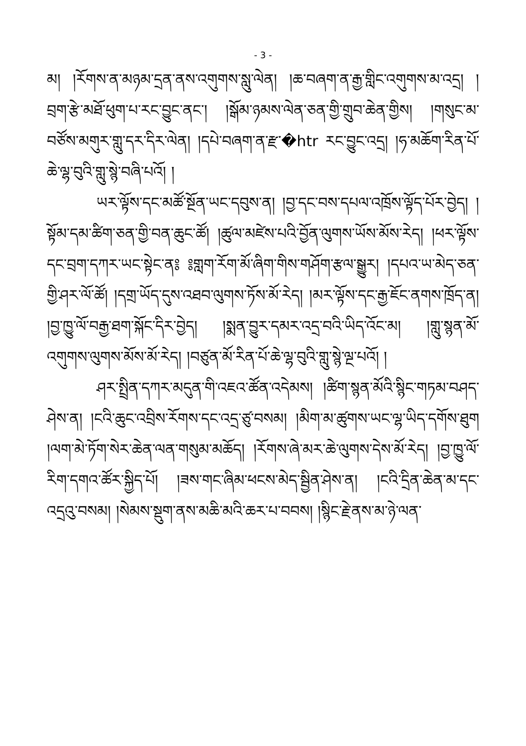- 3 -
མ། །རོགས་ན་མཉམ་དྲན་ནས་འགུགས་སླུ་ལེན། །ཆ་བཞག་ན་རྒྱ་གླིང་འགུགས་མ་འདྲ། །བྲག་རྩེ་མཐོ་ཕུག་པ་རང་བྱུང་ནང་། །སྒོམ་ཉམས་ལེན་ཅན་གྱི་གྲུབ་ཆེན་གྱིས། །གསུང་མ་བཙོས་མགུར་གླུ་དར་དིར་ལེན། །དཔེ་བཞག་ན་རྫ་�htr རང་བྱུང་འདྲ། །ཧ་མཆོག་རིན་པོ་ཆེ་ལྷ་བུའི་གླུ་སྙེ་བཞི་པའོ། །
ཡར་ལྟོས་དང་མཚོ་སྔོན་ཡང་དབུས་ན། །བྱ་དང་བས་དཔལ་འཁྲོས་ལྟོད་པོར་བྱེད། །སྟོམ་དམ་ཚིག་ཅན་གྱི་བན་ཆུང་ཚོ། །ཚུལ་མཛེས་པའི་བྱོན་ལུགས་ཡོས་མོས་རེད། །ཕར་ལྟོས་དང་བྲག་དཀར་ཡང་སྟེང་ན༔ ༔གླག་རོག་མོ་ཞིག་གིས་གཤོག་རྩལ་སྒྱུར། །དཔའ་ཡ་མེད་ཅན་གྱི་ཤར་ལོ་ཚོ། །དགྲ་ཡོད་དུས་འཐབ་ལུགས་ཏོས་མོ་རེད། །མར་ལྟོས་དང་རྒྱ་ཇོང་ནགས་ཁྲོད་ན། །བྱ་ཁྱུ་ལོ་བརྒྱ་ཐག་སྐོང་དིར་བྱེད། །སྨན་བྱུར་དམར་འདྲ་བའི་ཡིད་འོང་མ། །གླུ་སྙན་མོ་འགུགས་ལུགས་མོས་མོ་རེད། །བཙུན་མོ་རིན་པོ་ཆེ་ལྷ་བུའི་གླུ་སྙེ་ལྔ་པའོ། །
ཤར་སྤྲིན་དཀར་མདུན་གི་འཇའ་ཚོན་འདེམས། །ཚིག་སྙན་མོའི་སྙིང་གཏམ་བཤད་ཤེས་ན། །ངའི་ཆུང་འབྲིས་རོགས་དང་འདྲ་ཙུ་བསམ། །མིག་མ་ཚུགས་ཡང་ལྷ་ཡིད་དགོས་ཐུག །ལག་མེ་ཏོག་སེར་ཆེན་ལན་གསུམ་མཆོད། །རོགས་ཞེ་མར་ཆེ་ལུགས་དེས་མོ་རེད། །བྱ་ཁྱུ་ལོ་རིག་དགའ་ཚོར་སྐྱིད་པོ། །ཟས་གང་ཞིམ་ཕངས་མེད་སྦྱིན་ཤེས་ན། །ངའི་དྲིན་ཆེན་མ་དང་འདྲའུ་བསམ། །སེམས་སྡུག་ནས་མཆི་མའི་ཆར་པ་བབས། །སྙིང་རྗེ་ནས་མ་ཉེ་ལན་